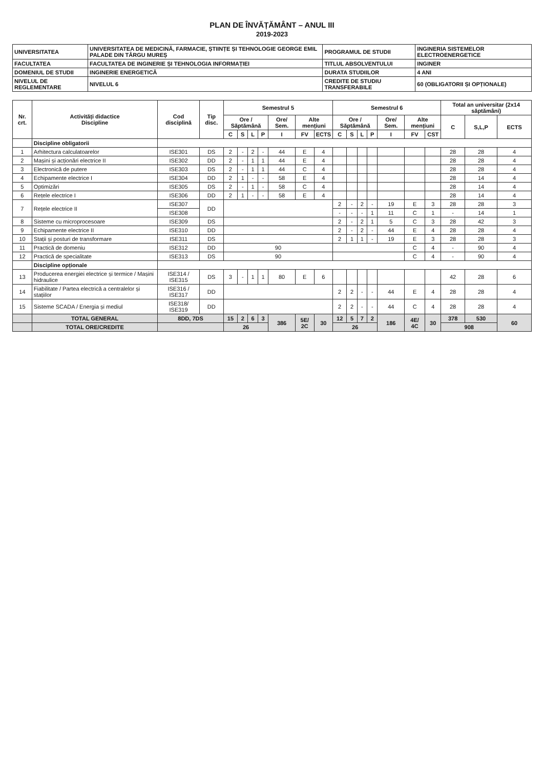PLAN DE ÎNVĂȚĂMÂNT – ANUL III
2019-2023
| UNIVERSITATEA | UNIVERSITATEA DE MEDICINĂ, FARMACIE, ȘTIINȚE ȘI TEHNOLOGIE GEORGE EMIL PALADE DIN TÂRGU MUREȘ | PROGRAMUL DE STUDII | INGINERIA SISTEMELOR ELECTROENERGETICE |
| FACULTATEA | FACULTATEA DE INGINERIE ȘI TEHNOLOGIA INFORMAȚIEI | TITLUL ABSOLVENTULUI | INGINER |
| DOMENIUL DE STUDII | INGINERIE ENERGETICĂ | DURATA STUDIILOR | 4 ANI |
| NIVELUL DE REGLEMENTARE | NIVELUL 6 | CREDITE DE STUDIU TRANSFERABILE | 60 (OBLIGATORII ȘI OPȚIONALE) |
| Nr. crt. | Activități didactice Discipline | Cod disciplină | Tip disc. | Semestrul 5 | | | | | | | Semestrul 6 | | | | | | | Total an universitar (2x14 săptămâni) | | |
| --- | --- | --- | --- | --- | --- | --- | --- | --- | --- | --- | --- | --- | --- | --- | --- | --- | --- | --- | --- | --- |
| | | | | Ore / Săptămână | | | | Ore/ Sem. | Alte mențiuni | | Ore / Săptămână | | | | Ore/ Sem. | Alte mențiuni | | C | S,L,P | ECTS |
| | | | | C | S | L | P | I | FV | ECTS | C | S | L | P | I | FV | CST | | | |
| | Discipline obligatorii | | | | | | | | | | | | | | | | | | | |
| 1 | Arhitectura calculatoarelor | ISE301 | DS | 2 | - | 2 | - | 44 | E | 4 | | | | | | | | 28 | 28 | 4 |
| 2 | Mașini și acționări electrice II | ISE302 | DD | 2 | - | 1 | 1 | 44 | E | 4 | | | | | | | | 28 | 28 | 4 |
| 3 | Electronică de putere | ISE303 | DS | 2 | - | 1 | 1 | 44 | C | 4 | | | | | | | | 28 | 28 | 4 |
| 4 | Echipamente electrice I | ISE304 | DD | 2 | 1 | - | - | 58 | E | 4 | | | | | | | | 28 | 14 | 4 |
| 5 | Optimizări | ISE305 | DS | 2 | - | 1 | - | 58 | C | 4 | | | | | | | | 28 | 14 | 4 |
| 6 | Rețele electrice I | ISE306 | DD | 2 | 1 | - | - | 58 | E | 4 | | | | | | | | 28 | 14 | 4 |
| 7 | Rețele electrice II | ISE307 | DD | | | | | | | | 2 | - | 2 | - | 19 | E | 3 | 28 | 28 | 3 |
| | | ISE308 | | | | | | | | | - | - | - | 1 | 11 | C | 1 | - | 14 | 1 |
| 8 | Sisteme cu microprocesoare | ISE309 | DS | | | | | | | | 2 | - | 2 | 1 | 5 | C | 3 | 28 | 42 | 3 |
| 9 | Echipamente electrice II | ISE310 | DD | | | | | | | | 2 | - | 2 | - | 44 | E | 4 | 28 | 28 | 4 |
| 10 | Stații și posturi de transformare | ISE311 | DS | | | | | | | | 2 | 1 | 1 | - | 19 | E | 3 | 28 | 28 | 3 |
| 11 | Practică de domeniu | ISE312 | DD | 90 | | | | | | | | | | | | C | 4 | - | 90 | 4 |
| 12 | Practică de specialitate | ISE313 | DS | 90 | | | | | | | | | | | | C | 4 | - | 90 | 4 |
| | Discipline opționale | | | | | | | | | | | | | | | | | | | |
| 13 | Producerea energiei electrice și termice / Mașini hidraulice | ISE314 / ISE315 | DS | 3 | - | 1 | 1 | 80 | E | 6 | | | | | | | | 42 | 28 | 6 |
| 14 | Fiabilitate / Partea electrică a centralelor și stațiilor | ISE316 / ISE317 | DD | | | | | | | | 2 | 2 | - | - | 44 | E | 4 | 28 | 28 | 4 |
| 15 | Sisteme SCADA / Energia și mediul | ISE318/ ISE319 | DD | | | | | | | | 2 | 2 | - | - | 44 | C | 4 | 28 | 28 | 4 |
| | TOTAL GENERAL | 8DD, 7DS | | 15 | 2 | 6 | 3 | 386 | 5E/ 2C | 30 | 12 | 5 | 7 | 2 | 186 | 4E/ 4C | 30 | 378 | 530 | 60 |
| | TOTAL ORE/CREDITE | | | 26 | | | | | | | 26 | | | | | | | 908 | | |